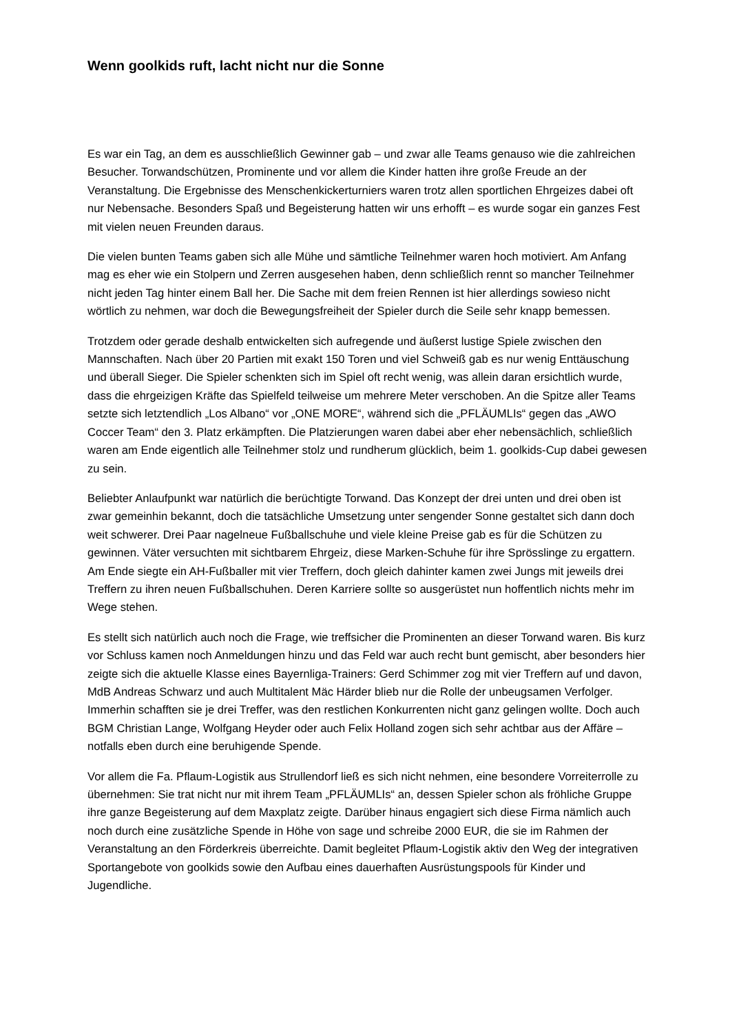Wenn goolkids ruft, lacht nicht nur die Sonne
Es war ein Tag, an dem es ausschließlich Gewinner gab – und zwar alle Teams genauso wie die zahlreichen Besucher. Torwandschützen, Prominente und vor allem die Kinder hatten ihre große Freude an der Veranstaltung. Die Ergebnisse des Menschenkickerturniers waren trotz allen sportlichen Ehrgeizes dabei oft nur Nebensache. Besonders Spaß und Begeisterung hatten wir uns erhofft – es wurde sogar ein ganzes Fest mit vielen neuen Freunden daraus.
Die vielen bunten Teams gaben sich alle Mühe und sämtliche Teilnehmer waren hoch motiviert. Am Anfang mag es eher wie ein Stolpern und Zerren ausgesehen haben, denn schließlich rennt so mancher Teilnehmer nicht jeden Tag hinter einem Ball her. Die Sache mit dem freien Rennen ist hier allerdings sowieso nicht wörtlich zu nehmen, war doch die Bewegungsfreiheit der Spieler durch die Seile sehr knapp bemessen.
Trotzdem oder gerade deshalb entwickelten sich aufregende und äußerst lustige Spiele zwischen den Mannschaften. Nach über 20 Partien mit exakt 150 Toren und viel Schweiß gab es nur wenig Enttäuschung und überall Sieger. Die Spieler schenkten sich im Spiel oft recht wenig, was allein daran ersichtlich wurde, dass die ehrgeizigen Kräfte das Spielfeld teilweise um mehrere Meter verschoben. An die Spitze aller Teams setzte sich letztendlich „Los Albano“ vor „ONE MORE“, während sich die „PFLÄUMLIs“ gegen das „AWO Coccer Team“ den 3. Platz erkämpften. Die Platzierungen waren dabei aber eher nebensächlich, schließlich waren am Ende eigentlich alle Teilnehmer stolz und rundherum glücklich, beim 1. goolkids-Cup dabei gewesen zu sein.
Beliebter Anlaufpunkt war natürlich die berüchtigte Torwand. Das Konzept der drei unten und drei oben ist zwar gemeinhin bekannt, doch die tatsächliche Umsetzung unter sengender Sonne gestaltet sich dann doch weit schwerer. Drei Paar nagelneue Fußballschuhe und viele kleine Preise gab es für die Schützen zu gewinnen. Väter versuchten mit sichtbarem Ehrgeiz, diese Marken-Schuhe für ihre Sprösslinge zu ergattern. Am Ende siegte ein AH-Fußballer mit vier Treffern, doch gleich dahinter kamen zwei Jungs mit jeweils drei Treffern zu ihren neuen Fußballschuhen. Deren Karriere sollte so ausgerüstet nun hoffentlich nichts mehr im Wege stehen.
Es stellt sich natürlich auch noch die Frage, wie treffsicher die Prominenten an dieser Torwand waren. Bis kurz vor Schluss kamen noch Anmeldungen hinzu und das Feld war auch recht bunt gemischt, aber besonders hier zeigte sich die aktuelle Klasse eines Bayernliga-Trainers: Gerd Schimmer zog mit vier Treffern auf und davon, MdB Andreas Schwarz und auch Multitalent Mäc Härder blieb nur die Rolle der unbeugsamen Verfolger. Immerhin schafften sie je drei Treffer, was den restlichen Konkurrenten nicht ganz gelingen wollte. Doch auch BGM Christian Lange, Wolfgang Heyder oder auch Felix Holland zogen sich sehr achtbar aus der Affäre – notfalls eben durch eine beruhigende Spende.
Vor allem die Fa. Pflaum-Logistik aus Strullendorf ließ es sich nicht nehmen, eine besondere Vorreiterrolle zu übernehmen: Sie trat nicht nur mit ihrem Team „PFLÄUMLIs“ an, dessen Spieler schon als fröhliche Gruppe ihre ganze Begeisterung auf dem Maxplatz zeigte. Darüber hinaus engagiert sich diese Firma nämlich auch noch durch eine zusätzliche Spende in Höhe von sage und schreibe 2000 EUR, die sie im Rahmen der Veranstaltung an den Förderkreis überreichte. Damit begleitet Pflaum-Logistik aktiv den Weg der integrativen Sportangebote von goolkids sowie den Aufbau eines dauerhaften Ausrüstungspools für Kinder und Jugendliche.